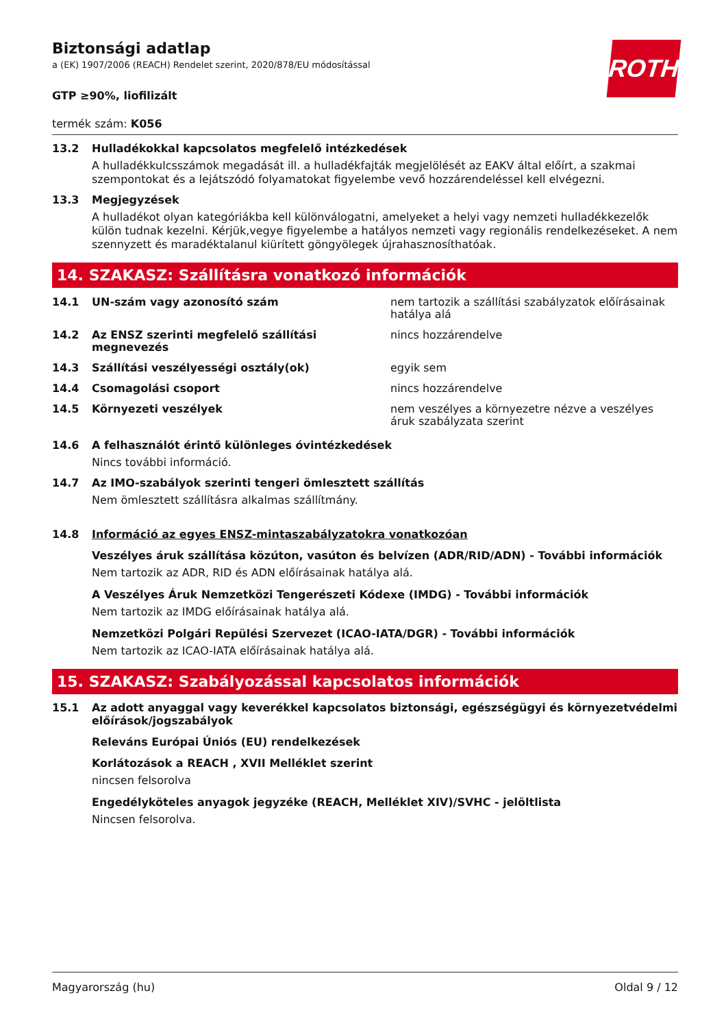ROTH
Biztonsági adatlap
a (EK) 1907/2006 (REACH) Rendelet szerint, 2020/878/EU módosítással
GTP ≥90%, liofilizált
termék szám: K056
13.2 Hulladékokkal kapcsolatos megfelelő intézkedések
A hulladékkulcsszámok megadását ill. a hulladékfajták megjelölését az EAKV által előírt, a szakmai szempontokat és a lejátszódó folyamatokat figyelembe vevő hozzárendeléssel kell elvégezni.
13.3 Megjegyzések
A hulladékot olyan kategóriákba kell különválogatni, amelyeket a helyi vagy nemzeti hulladékkezelők külön tudnak kezelni. Kérjük,vegye figyelembe a hatályos nemzeti vagy regionális rendelkezéseket. A nem szennyzett és maradéktalanul kiürített göngyölegek újrahasznosíthatóak.
14. SZAKASZ: Szállításra vonatkozó információk
14.1 UN-szám vagy azonosító szám nem tartozik a szállítási szabályzatok előírásainak hatálya alá
14.2 Az ENSZ szerinti megfelelő szállítási megnevezés nincs hozzárendelve
14.3 Szállítási veszélyességi osztály(ok) egyik sem
14.4 Csomagolási csoport nincs hozzárendelve
14.5 Környezeti veszélyek nem veszélyes a környezetre nézve a veszélyes áruk szabályzata szerint
14.6 A felhasználót érintő különleges óvintézkedések
Nincs további információ.
14.7 Az IMO-szabályok szerinti tengeri ömlesztett szállítás
Nem ömlesztett szállításra alkalmas szállítmány.
14.8 Információ az egyes ENSZ-mintaszabályzatokra vonatkozóan
Veszélyes áruk szállítása közúton, vasúton és belvízen (ADR/RID/ADN) - További információk
Nem tartozik az ADR, RID és ADN előírásainak hatálya alá.
A Veszélyes Áruk Nemzetközi Tengerészeti Kódexe (IMDG) - További információk
Nem tartozik az IMDG előírásainak hatálya alá.
Nemzetközi Polgári Repülési Szervezet (ICAO-IATA/DGR) - További információk
Nem tartozik az ICAO-IATA előírásainak hatálya alá.
15. SZAKASZ: Szabályozással kapcsolatos információk
15.1 Az adott anyaggal vagy keverékkel kapcsolatos biztonsági, egészségügyi és környezetvédelmi előírások/jogszabályok
Releváns Európai Úniós (EU) rendelkezések
Korlátozások a REACH , XVII Melléklet szerint
nincsen felsorolva
Engedélyköteles anyagok jegyzéke (REACH, Melléklet XIV)/SVHC - jelöltlista
Nincsen felsorolva.
Magyarország (hu) Oldal 9 / 12